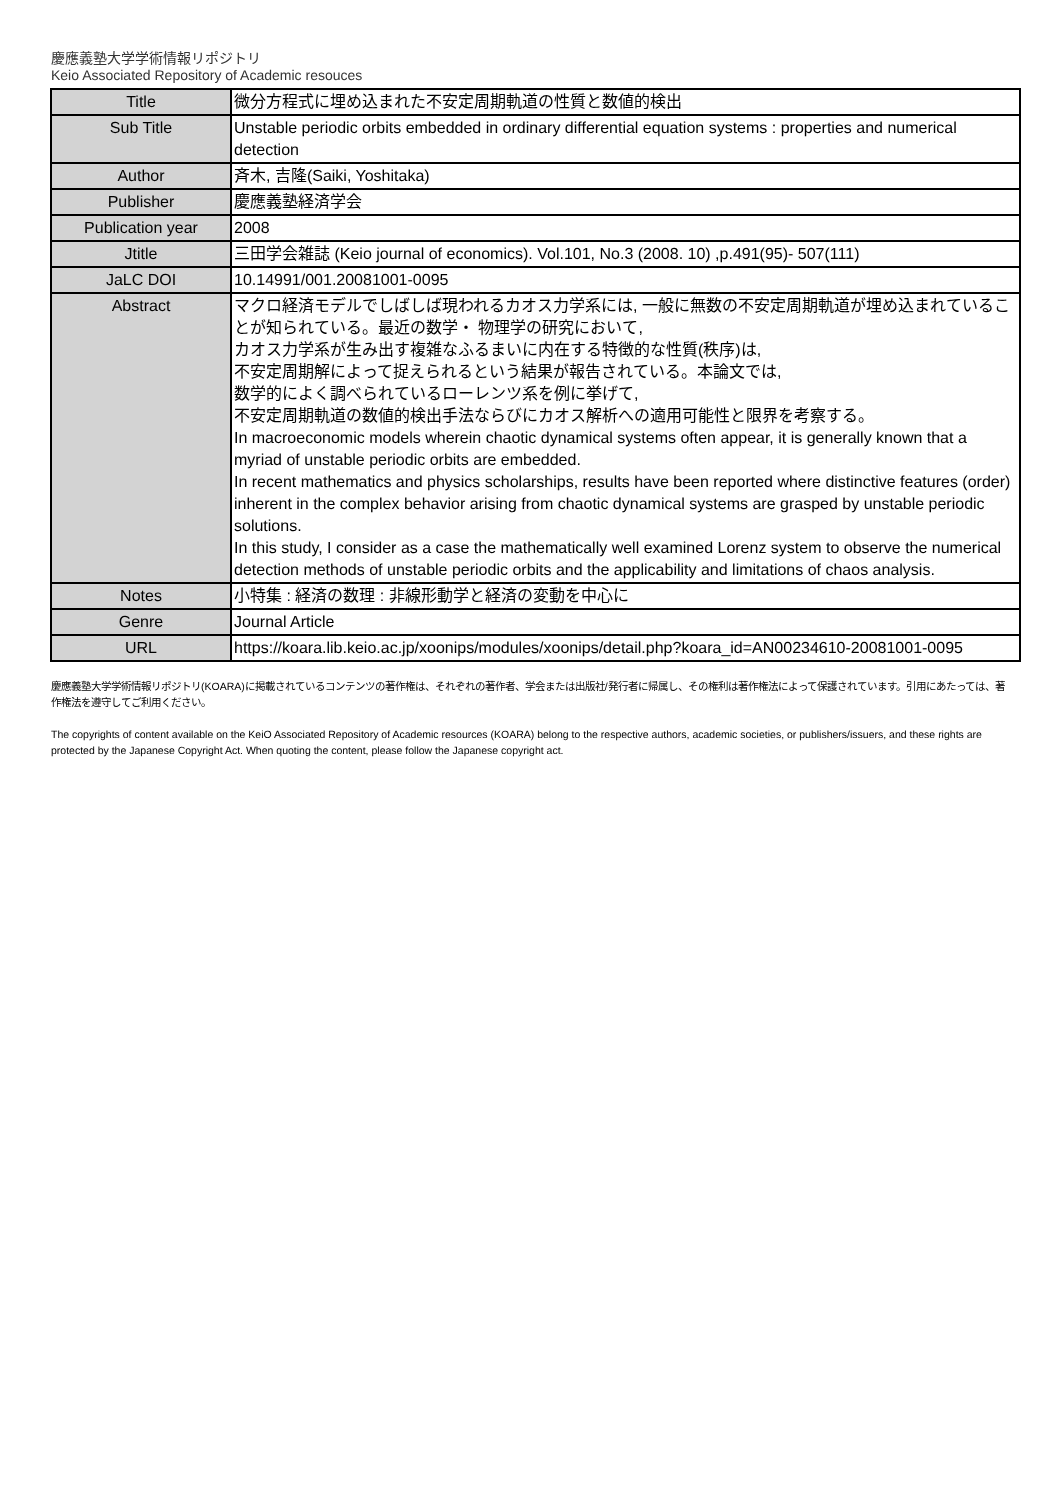慶應義塾大学学術情報リポジトリ
Keio Associated Repository of Academic resouces
| Title | 微分方程式に埋め込まれた不安定周期軌道の性質と数値的検出 |
| Sub Title | Unstable periodic orbits embedded in ordinary differential equation systems : properties and numerical detection |
| Author | 斉木, 吉隆(Saiki, Yoshitaka) |
| Publisher | 慶應義塾経済学会 |
| Publication year | 2008 |
| Jtitle | 三田学会雑誌 (Keio journal of economics). Vol.101, No.3 (2008. 10) ,p.491(95)- 507(111) |
| JaLC DOI | 10.14991/001.20081001-0095 |
| Abstract | マクロ経済モデルでしばしば現われるカオス力学系には, 一般に無数の不安定周期軌道が埋め込まれていることが知られている。最近の数学・ 物理学の研究において, カオス力学系が生み出す複雑なふるまいに内在する特徴的な性質(秩序)は, 不安定周期解によって捉えられるという結果が報告されている。本論文では, 数学的によく調べられているローレンツ系を例に挙げて, 不安定周期軌道の数値的検出手法ならびにカオス解析への適用可能性と限界を考察する。 In macroeconomic models wherein chaotic dynamical systems often appear, it is generally known that a myriad of unstable periodic orbits are embedded. In recent mathematics and physics scholarships, results have been reported where distinctive features (order) inherent in the complex behavior arising from chaotic dynamical systems are grasped by unstable periodic solutions. In this study, I consider as a case the mathematically well examined Lorenz system to observe the numerical detection methods of unstable periodic orbits and the applicability and limitations of chaos analysis. |
| Notes | 小特集 : 経済の数理 : 非線形動学と経済の変動を中心に |
| Genre | Journal Article |
| URL | https://koara.lib.keio.ac.jp/xoonips/modules/xoonips/detail.php?koara_id=AN00234610-20081001-0095 |
慶應義塾大学学術情報リポジトリ(KOARA)に掲載されているコンテンツの著作権は、それぞれの著作者、学会または出版社/発行者に帰属し、その権利は著作権法によって保護されています。引用にあたっては、著作権法を遵守してご利用ください。
The copyrights of content available on the KeiO Associated Repository of Academic resources (KOARA) belong to the respective authors, academic societies, or publishers/issuers, and these rights are protected by the Japanese Copyright Act. When quoting the content, please follow the Japanese copyright act.